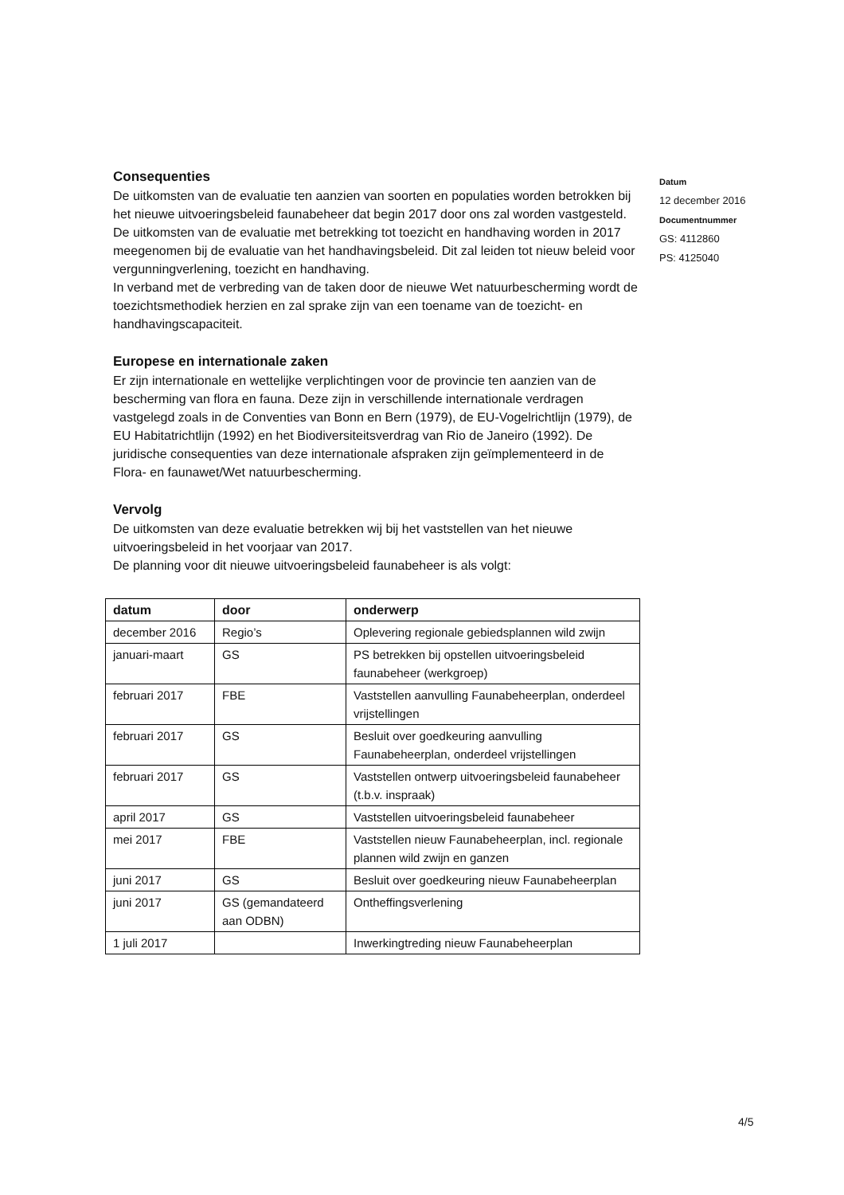Consequenties
De uitkomsten van de evaluatie ten aanzien van soorten en populaties worden betrokken bij het nieuwe uitvoeringsbeleid faunabeheer dat begin 2017 door ons zal worden vastgesteld.
De uitkomsten van de evaluatie met betrekking tot toezicht en handhaving worden in 2017 meegenomen bij de evaluatie van het handhavingsbeleid. Dit zal leiden tot nieuw beleid voor vergunningverlening, toezicht en handhaving.
In verband met de verbreding van de taken door de nieuwe Wet natuurbescherming wordt de toezichtsmethodiek herzien en zal sprake zijn van een toename van de toezicht- en handhavingscapaciteit.
Europese en internationale zaken
Er zijn internationale en wettelijke verplichtingen voor de provincie ten aanzien van de bescherming van flora en fauna. Deze zijn in verschillende internationale verdragen vastgelegd zoals in de Conventies van Bonn en Bern (1979), de EU-Vogelrichtlijn (1979), de EU Habitatrichtlijn (1992) en het Biodiversiteitsverdrag van Rio de Janeiro (1992). De juridische consequenties van deze internationale afspraken zijn geïmplementeerd in de Flora- en faunawet/Wet natuurbescherming.
Vervolg
De uitkomsten van deze evaluatie betrekken wij bij het vaststellen van het nieuwe uitvoeringsbeleid in het voorjaar van 2017.
De planning voor dit nieuwe uitvoeringsbeleid faunabeheer is als volgt:
| datum | door | onderwerp |
| --- | --- | --- |
| december 2016 | Regio’s | Oplevering regionale gebiedsplannen wild zwijn |
| januari-maart | GS | PS betrekken bij opstellen uitvoeringsbeleid faunabeheer (werkgroep) |
| februari 2017 | FBE | Vaststellen aanvulling Faunabeheerplan, onderdeel vrijstellingen |
| februari 2017 | GS | Besluit over goedkeuring aanvulling Faunabeheerplan, onderdeel vrijstellingen |
| februari 2017 | GS | Vaststellen ontwerp uitvoeringsbeleid faunabeheer (t.b.v. inspraak) |
| april 2017 | GS | Vaststellen uitvoeringsbeleid faunabeheer |
| mei 2017 | FBE | Vaststellen nieuw Faunabeheerplan, incl. regionale plannen wild zwijn en ganzen |
| juni 2017 | GS | Besluit over goedkeuring nieuw Faunabeheerplan |
| juni 2017 | GS (gemandateerd aan ODBN) | Ontheffingsverlening |
| 1 juli 2017 | | Inwerkingtreding nieuw Faunabeheerplan |
Datum
12 december 2016
Documentnummer
GS: 4112860
PS: 4125040
4/5